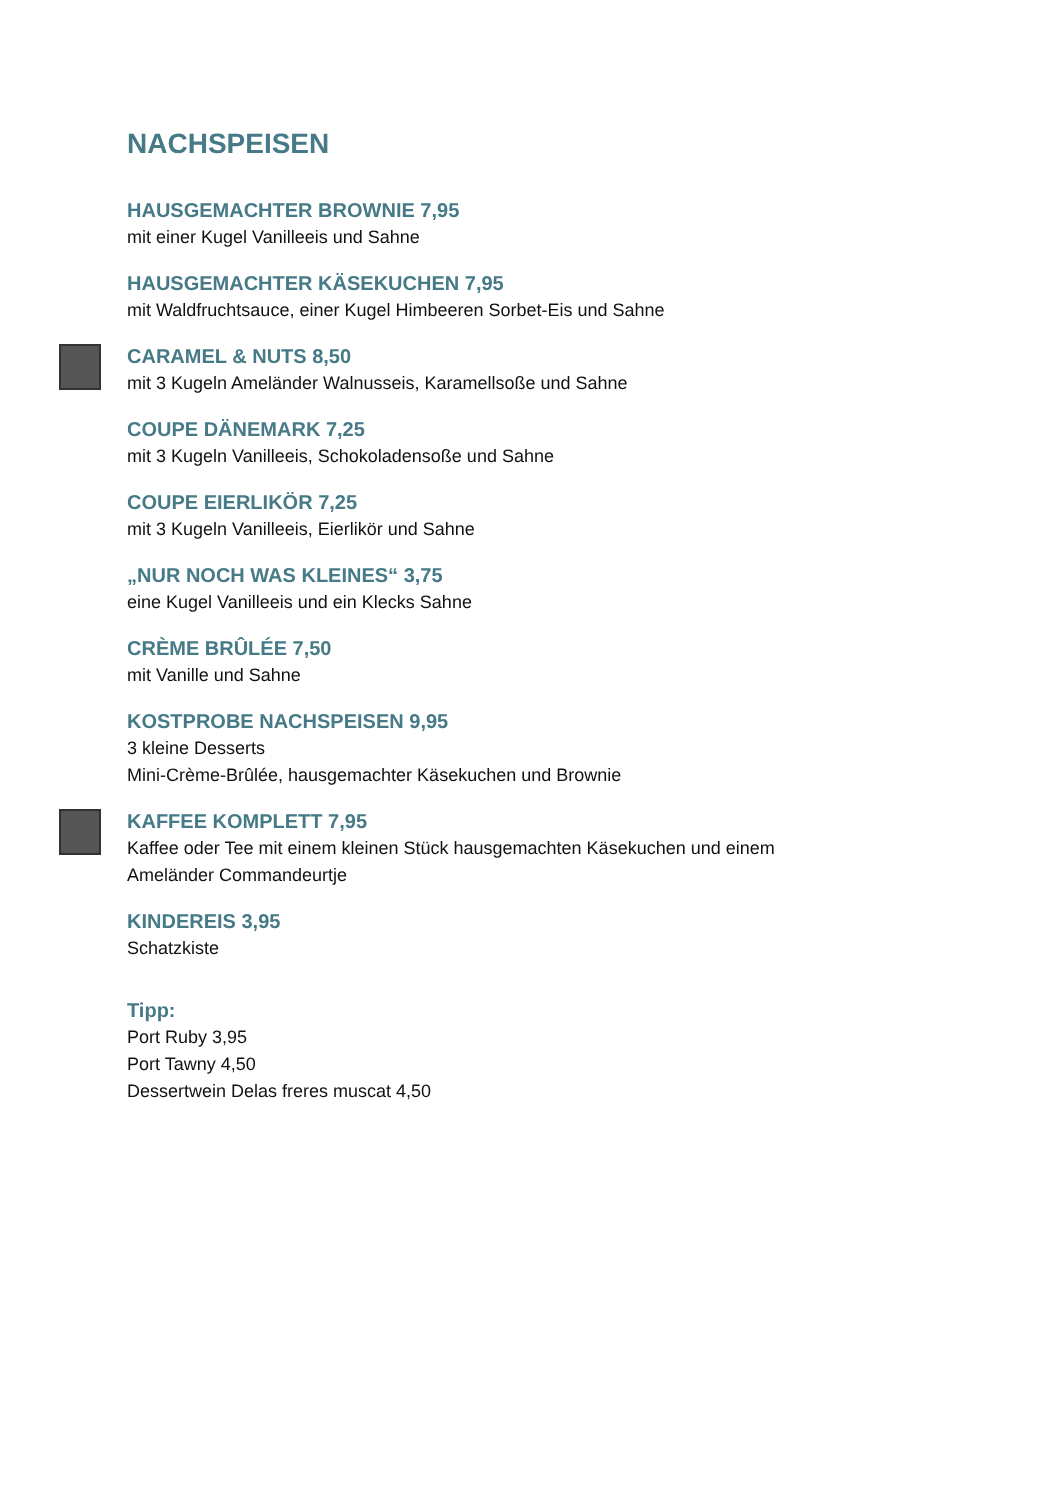NACHSPEISEN
HAUSGEMACHTER BROWNIE 7,95
mit einer Kugel Vanilleeis und Sahne
HAUSGEMACHTER KÄSEKUCHEN 7,95
mit Waldfruchtsauce, einer Kugel Himbeeren Sorbet-Eis und Sahne
CARAMEL & NUTS 8,50
mit 3 Kugeln Ameländer Walnusseis, Karamellsoße und Sahne
COUPE DÄNEMARK 7,25
mit 3 Kugeln Vanilleeis, Schokoladensoße und Sahne
COUPE EIERLIKÖR 7,25
mit 3 Kugeln Vanilleeis, Eierlikör und Sahne
„NUR NOCH WAS KLEINES“ 3,75
eine Kugel Vanilleeis und ein Klecks Sahne
CRÈME BRÛLÉE 7,50
mit Vanille und Sahne
KOSTPROBE NACHSPEISEN 9,95
3 kleine Desserts
Mini-Crème-Brûlée, hausgemachter Käsekuchen und Brownie
KAFFEE KOMPLETT 7,95
Kaffee oder Tee mit einem kleinen Stück hausgemachten Käsekuchen und einem
Ameländer Commandeurtje
KINDEREIS 3,95
Schatzkiste
Tipp:
Port Ruby 3,95
Port Tawny 4,50
Dessertwein Delas freres muscat 4,50